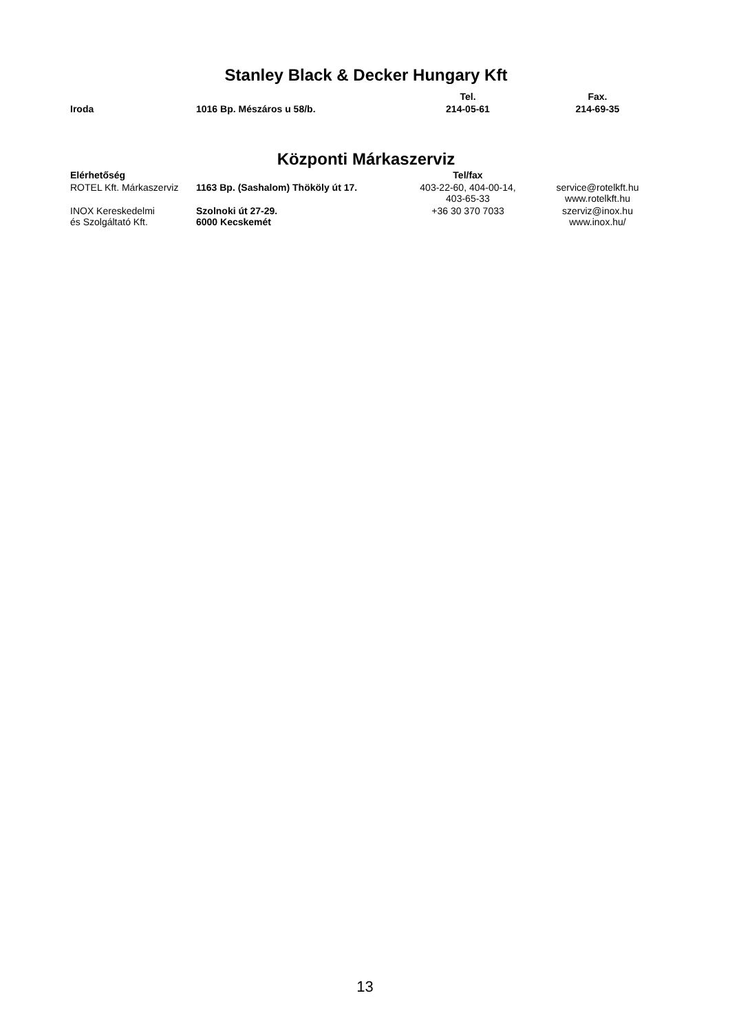Stanley Black & Decker Hungary Kft
| | | Tel. | Fax. |
| --- | --- | --- | --- |
| Iroda | 1016 Bp. Mészáros u 58/b. | 214-05-61 | 214-69-35 |
Központi Márkaszerviz
| Elérhetőség | | Tel/fax | |
| --- | --- | --- | --- |
| ROTEL Kft. Márkaszerviz | 1163 Bp. (Sashalom) Thököly út 17. | 403-22-60, 404-00-14, 403-65-33 | service@rotelkft.hu www.rotelkft.hu |
| INOX Kereskedelmi és Szolgáltató Kft. | Szolnoki út 27-29. 6000 Kecskemét | +36 30 370 7033 | szerviz@inox.hu www.inox.hu/ |
13